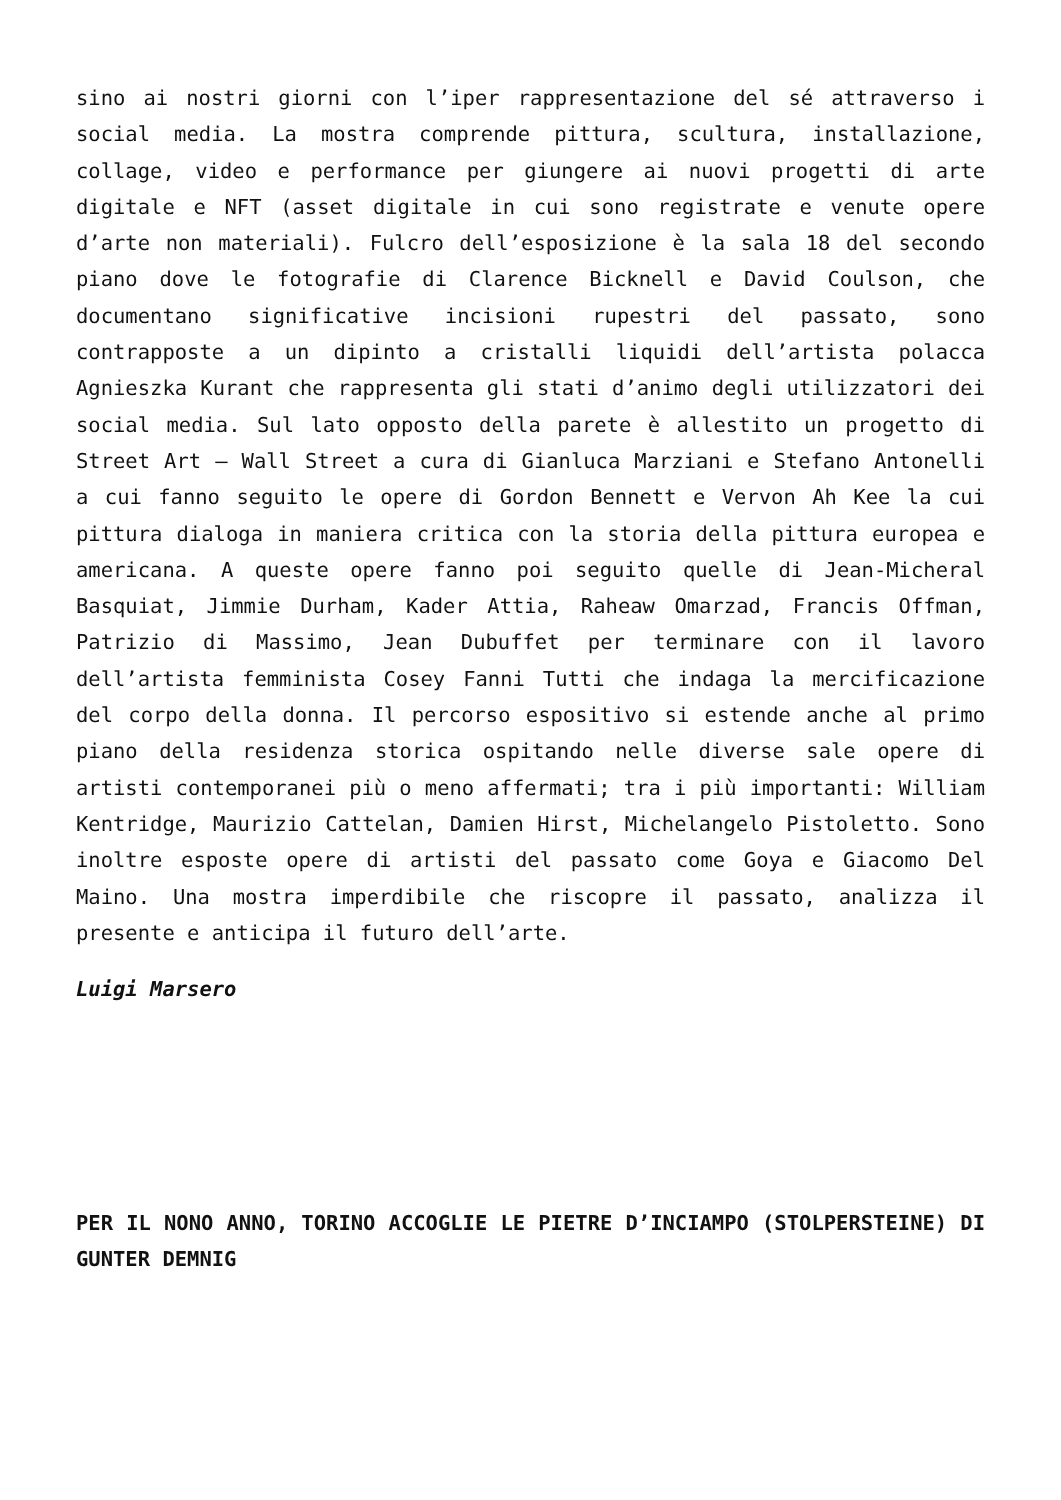sino ai nostri giorni con l’iper rappresentazione del sé attraverso i social media. La mostra comprende pittura, scultura, installazione, collage, video e performance per giungere ai nuovi progetti di arte digitale e NFT (asset digitale in cui sono registrate e venute opere d’arte non materiali). Fulcro dell’esposizione è la sala 18 del secondo piano dove le fotografie di Clarence Bicknell e David Coulson, che documentano significative incisioni rupestri del passato, sono contrapposte a un dipinto a cristalli liquidi dell’artista polacca Agnieszka Kurant che rappresenta gli stati d’animo degli utilizzatori dei social media. Sul lato opposto della parete è allestito un progetto di Street Art – Wall Street a cura di Gianluca Marziani e Stefano Antonelli a cui fanno seguito le opere di Gordon Bennett e Vervon Ah Kee la cui pittura dialoga in maniera critica con la storia della pittura europea e americana. A queste opere fanno poi seguito quelle di Jean-Micheral Basquiat, Jimmie Durham, Kader Attia, Raheaw Omarzad, Francis Offman, Patrizio di Massimo, Jean Dubuffet per terminare con il lavoro dell’artista femminista Cosey Fanni Tutti che indaga la mercificazione del corpo della donna. Il percorso espositivo si estende anche al primo piano della residenza storica ospitando nelle diverse sale opere di artisti contemporanei più o meno affermati; tra i più importanti: William Kentridge, Maurizio Cattelan, Damien Hirst, Michelangelo Pistoletto. Sono inoltre esposte opere di artisti del passato come Goya e Giacomo Del Maino. Una mostra imperdibile che riscopre il passato, analizza il presente e anticipa il futuro dell’arte.
Luigi Marsero
PER IL NONO ANNO, TORINO ACCOGLIE LE PIETRE D’INCIAMPO (STOLPERSTEINE) DI GUNTER DEMNIG